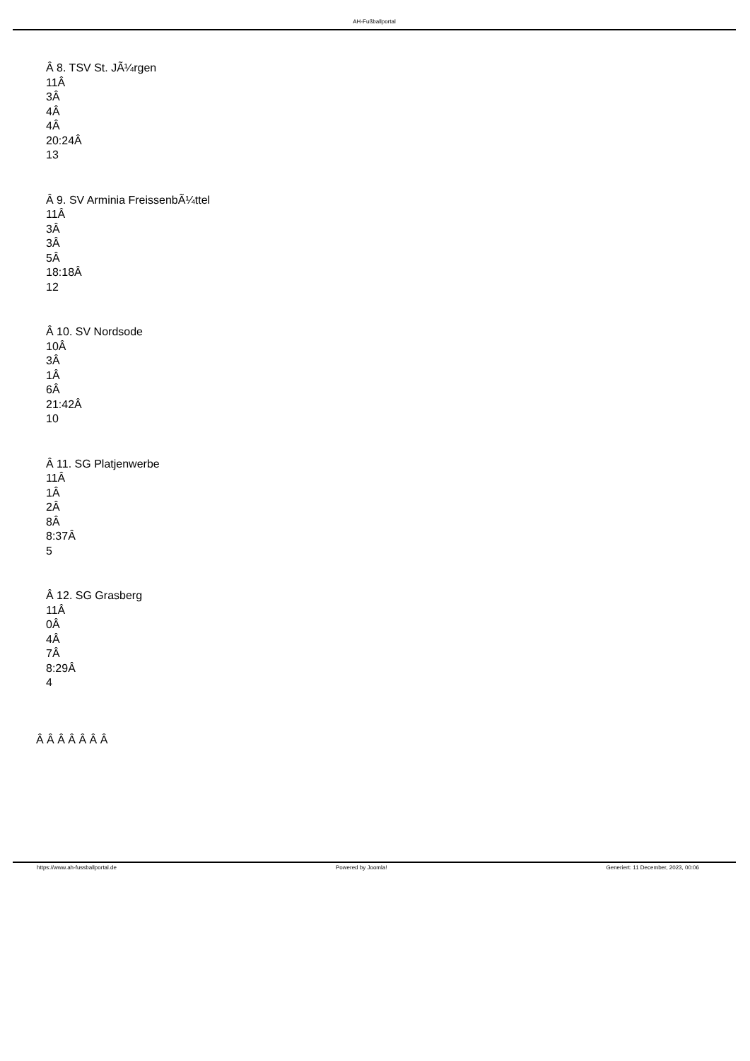AH-Fußballportal
Â 8. TSV St. JÃ¼rgen
11Â
3Â
4Â
4Â
20:24Â
13
Â 9. SV Arminia FreissenbÃ¼ttel
11Â
3Â
3Â
5Â
18:18Â
12
Â 10. SV Nordsode
10Â
3Â
1Â
6Â
21:42Â
10
Â 11. SG Platjenwerbe
11Â
1Â
2Â
8Â
8:37Â
5
Â 12. SG Grasberg
11Â
0Â
4Â
7Â
8:29Â
4
Â Â Â Â Â Â Â
https://www.ah-fussballportal.de Powered by Joomla! Generiert: 11 December, 2023, 00:06